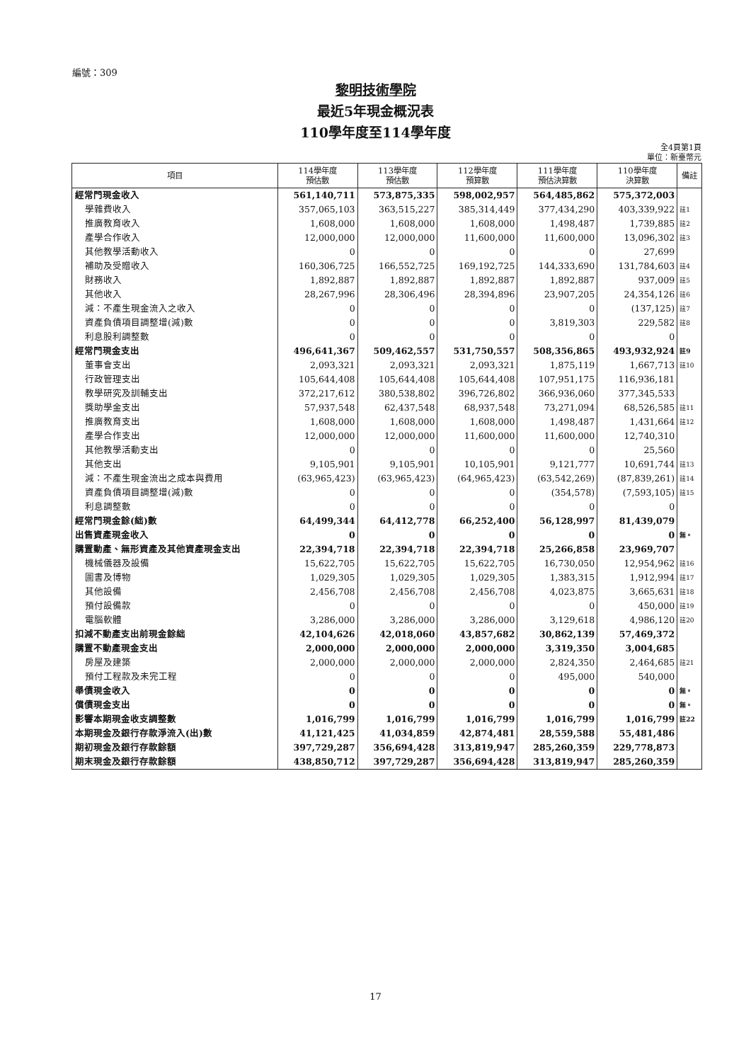編號：309
黎明技術學院
最近5年現金概況表
110學年度至114學年度
全4頁第1頁
單位：新臺幣元
| 項目 | 114學年度 預估數 | 113學年度 預估數 | 112學年度 預算數 | 111學年度 預估決算數 | 110學年度 決算數 | 備註 |
| --- | --- | --- | --- | --- | --- | --- |
| 經常門現金收入 | 561,140,711 | 573,875,335 | 598,002,957 | 564,485,862 | 575,372,003 | |
| 學雜費收入 | 357,065,103 | 363,515,227 | 385,314,449 | 377,434,290 | 403,339,922 | 註1 |
| 推廣教育收入 | 1,608,000 | 1,608,000 | 1,608,000 | 1,498,487 | 1,739,885 | 註2 |
| 產學合作收入 | 12,000,000 | 12,000,000 | 11,600,000 | 11,600,000 | 13,096,302 | 註3 |
| 其他教學活動收入 | 0 | 0 | 0 | 0 | 27,699 | |
| 補助及受贈收入 | 160,306,725 | 166,552,725 | 169,192,725 | 144,333,690 | 131,784,603 | 註4 |
| 財務收入 | 1,892,887 | 1,892,887 | 1,892,887 | 1,892,887 | 937,009 | 註5 |
| 其他收入 | 28,267,996 | 28,306,496 | 28,394,896 | 23,907,205 | 24,354,126 | 註6 |
| 減：不產生現金流入之收入 | 0 | 0 | 0 | 0 | (137,125) | 註7 |
| 資產負債項目調整增(減)數 | 0 | 0 | 0 | 3,819,303 | 229,582 | 註8 |
| 利息股利調整數 | 0 | 0 | 0 | 0 | 0 | |
| 經常門現金支出 | 496,641,367 | 509,462,557 | 531,750,557 | 508,356,865 | 493,932,924 | 註9 |
| 董事會支出 | 2,093,321 | 2,093,321 | 2,093,321 | 1,875,119 | 1,667,713 | 註10 |
| 行政管理支出 | 105,644,408 | 105,644,408 | 105,644,408 | 107,951,175 | 116,936,181 | |
| 教學研究及訓輔支出 | 372,217,612 | 380,538,802 | 396,726,802 | 366,936,060 | 377,345,533 | |
| 獎助學金支出 | 57,937,548 | 62,437,548 | 68,937,548 | 73,271,094 | 68,526,585 | 註11 |
| 推廣教育支出 | 1,608,000 | 1,608,000 | 1,608,000 | 1,498,487 | 1,431,664 | 註12 |
| 產學合作支出 | 12,000,000 | 12,000,000 | 11,600,000 | 11,600,000 | 12,740,310 | |
| 其他教學活動支出 | 0 | 0 | 0 | 0 | 25,560 | |
| 其他支出 | 9,105,901 | 9,105,901 | 10,105,901 | 9,121,777 | 10,691,744 | 註13 |
| 減：不產生現金流出之成本與費用 | (63,965,423) | (63,965,423) | (64,965,423) | (63,542,269) | (87,839,261) | 註14 |
| 資產負債項目調整增(減)數 | 0 | 0 | 0 | (354,578) | (7,593,105) | 註15 |
| 利息調整數 | 0 | 0 | 0 | 0 | 0 | |
| 經常門現金餘(絀)數 | 64,499,344 | 64,412,778 | 66,252,400 | 56,128,997 | 81,439,079 | |
| 出售資產現金收入 | 0 | 0 | 0 | 0 | 0 | 無。 |
| 購置動產、無形資產及其他資產現金支出 | 22,394,718 | 22,394,718 | 22,394,718 | 25,266,858 | 23,969,707 | |
| 機械儀器及設備 | 15,622,705 | 15,622,705 | 15,622,705 | 16,730,050 | 12,954,962 | 註16 |
| 圖書及博物 | 1,029,305 | 1,029,305 | 1,029,305 | 1,383,315 | 1,912,994 | 註17 |
| 其他設備 | 2,456,708 | 2,456,708 | 2,456,708 | 4,023,875 | 3,665,631 | 註18 |
| 預付設備款 | 0 | 0 | 0 | 0 | 450,000 | 註19 |
| 電腦軟體 | 3,286,000 | 3,286,000 | 3,286,000 | 3,129,618 | 4,986,120 | 註20 |
| 扣減不動產支出前現金餘絀 | 42,104,626 | 42,018,060 | 43,857,682 | 30,862,139 | 57,469,372 | |
| 購置不動產現金支出 | 2,000,000 | 2,000,000 | 2,000,000 | 3,319,350 | 3,004,685 | |
| 房屋及建築 | 2,000,000 | 2,000,000 | 2,000,000 | 2,824,350 | 2,464,685 | 註21 |
| 預付工程款及未完工程 | 0 | 0 | 0 | 495,000 | 540,000 | |
| 舉債現金收入 | 0 | 0 | 0 | 0 | 0 | 無。 |
| 償債現金支出 | 0 | 0 | 0 | 0 | 0 | 無。 |
| 影響本期現金收支調整數 | 1,016,799 | 1,016,799 | 1,016,799 | 1,016,799 | 1,016,799 | 註22 |
| 本期現金及銀行存款淨流入(出)數 | 41,121,425 | 41,034,859 | 42,874,481 | 28,559,588 | 55,481,486 | |
| 期初現金及銀行存款餘額 | 397,729,287 | 356,694,428 | 313,819,947 | 285,260,359 | 229,778,873 | |
| 期末現金及銀行存款餘額 | 438,850,712 | 397,729,287 | 356,694,428 | 313,819,947 | 285,260,359 | |
17